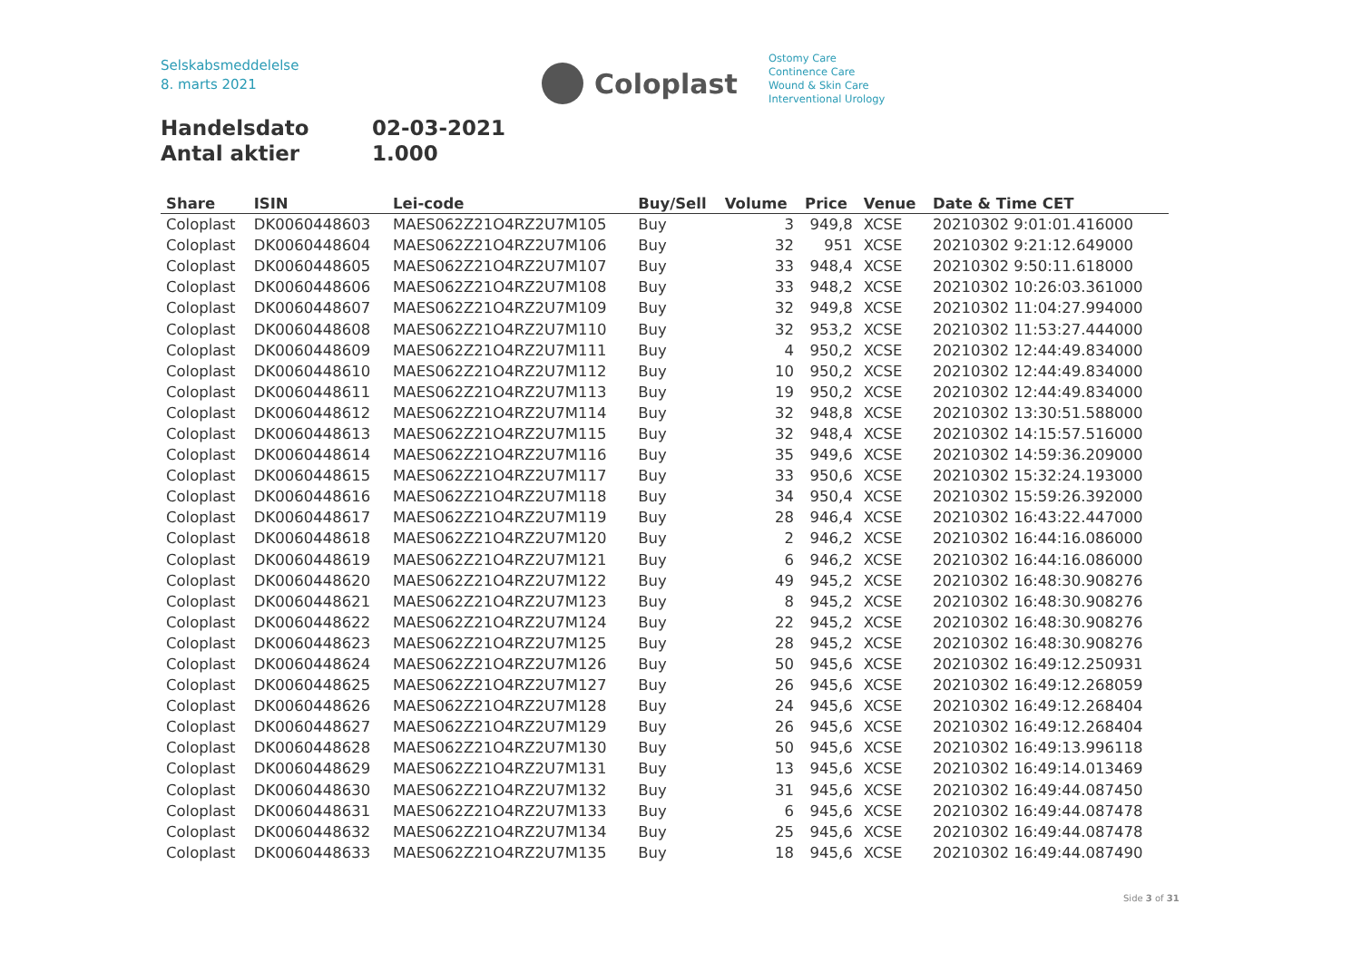Selskabsmeddelelse
8. marts 2021
Coloplast
Ostomy Care
Continence Care
Wound & Skin Care
Interventional Urology
Handelsdato 02-03-2021
Antal aktier 1.000
| Share | ISIN | Lei-code | Buy/Sell | Volume | Price | Venue | Date & Time CET |
| --- | --- | --- | --- | --- | --- | --- | --- |
| Coloplast | DK0060448603 | MAES062Z21O4RZ2U7M105 | Buy | 3 | 949,8 | XCSE | 20210302 9:01:01.416000 |
| Coloplast | DK0060448604 | MAES062Z21O4RZ2U7M106 | Buy | 32 | 951 | XCSE | 20210302 9:21:12.649000 |
| Coloplast | DK0060448605 | MAES062Z21O4RZ2U7M107 | Buy | 33 | 948,4 | XCSE | 20210302 9:50:11.618000 |
| Coloplast | DK0060448606 | MAES062Z21O4RZ2U7M108 | Buy | 33 | 948,2 | XCSE | 20210302 10:26:03.361000 |
| Coloplast | DK0060448607 | MAES062Z21O4RZ2U7M109 | Buy | 32 | 949,8 | XCSE | 20210302 11:04:27.994000 |
| Coloplast | DK0060448608 | MAES062Z21O4RZ2U7M110 | Buy | 32 | 953,2 | XCSE | 20210302 11:53:27.444000 |
| Coloplast | DK0060448609 | MAES062Z21O4RZ2U7M111 | Buy | 4 | 950,2 | XCSE | 20210302 12:44:49.834000 |
| Coloplast | DK0060448610 | MAES062Z21O4RZ2U7M112 | Buy | 10 | 950,2 | XCSE | 20210302 12:44:49.834000 |
| Coloplast | DK0060448611 | MAES062Z21O4RZ2U7M113 | Buy | 19 | 950,2 | XCSE | 20210302 12:44:49.834000 |
| Coloplast | DK0060448612 | MAES062Z21O4RZ2U7M114 | Buy | 32 | 948,8 | XCSE | 20210302 13:30:51.588000 |
| Coloplast | DK0060448613 | MAES062Z21O4RZ2U7M115 | Buy | 32 | 948,4 | XCSE | 20210302 14:15:57.516000 |
| Coloplast | DK0060448614 | MAES062Z21O4RZ2U7M116 | Buy | 35 | 949,6 | XCSE | 20210302 14:59:36.209000 |
| Coloplast | DK0060448615 | MAES062Z21O4RZ2U7M117 | Buy | 33 | 950,6 | XCSE | 20210302 15:32:24.193000 |
| Coloplast | DK0060448616 | MAES062Z21O4RZ2U7M118 | Buy | 34 | 950,4 | XCSE | 20210302 15:59:26.392000 |
| Coloplast | DK0060448617 | MAES062Z21O4RZ2U7M119 | Buy | 28 | 946,4 | XCSE | 20210302 16:43:22.447000 |
| Coloplast | DK0060448618 | MAES062Z21O4RZ2U7M120 | Buy | 2 | 946,2 | XCSE | 20210302 16:44:16.086000 |
| Coloplast | DK0060448619 | MAES062Z21O4RZ2U7M121 | Buy | 6 | 946,2 | XCSE | 20210302 16:44:16.086000 |
| Coloplast | DK0060448620 | MAES062Z21O4RZ2U7M122 | Buy | 49 | 945,2 | XCSE | 20210302 16:48:30.908276 |
| Coloplast | DK0060448621 | MAES062Z21O4RZ2U7M123 | Buy | 8 | 945,2 | XCSE | 20210302 16:48:30.908276 |
| Coloplast | DK0060448622 | MAES062Z21O4RZ2U7M124 | Buy | 22 | 945,2 | XCSE | 20210302 16:48:30.908276 |
| Coloplast | DK0060448623 | MAES062Z21O4RZ2U7M125 | Buy | 28 | 945,2 | XCSE | 20210302 16:48:30.908276 |
| Coloplast | DK0060448624 | MAES062Z21O4RZ2U7M126 | Buy | 50 | 945,6 | XCSE | 20210302 16:49:12.250931 |
| Coloplast | DK0060448625 | MAES062Z21O4RZ2U7M127 | Buy | 26 | 945,6 | XCSE | 20210302 16:49:12.268059 |
| Coloplast | DK0060448626 | MAES062Z21O4RZ2U7M128 | Buy | 24 | 945,6 | XCSE | 20210302 16:49:12.268404 |
| Coloplast | DK0060448627 | MAES062Z21O4RZ2U7M129 | Buy | 26 | 945,6 | XCSE | 20210302 16:49:12.268404 |
| Coloplast | DK0060448628 | MAES062Z21O4RZ2U7M130 | Buy | 50 | 945,6 | XCSE | 20210302 16:49:13.996118 |
| Coloplast | DK0060448629 | MAES062Z21O4RZ2U7M131 | Buy | 13 | 945,6 | XCSE | 20210302 16:49:14.013469 |
| Coloplast | DK0060448630 | MAES062Z21O4RZ2U7M132 | Buy | 31 | 945,6 | XCSE | 20210302 16:49:44.087450 |
| Coloplast | DK0060448631 | MAES062Z21O4RZ2U7M133 | Buy | 6 | 945,6 | XCSE | 20210302 16:49:44.087478 |
| Coloplast | DK0060448632 | MAES062Z21O4RZ2U7M134 | Buy | 25 | 945,6 | XCSE | 20210302 16:49:44.087478 |
| Coloplast | DK0060448633 | MAES062Z21O4RZ2U7M135 | Buy | 18 | 945,6 | XCSE | 20210302 16:49:44.087490 |
Side 3 of 31